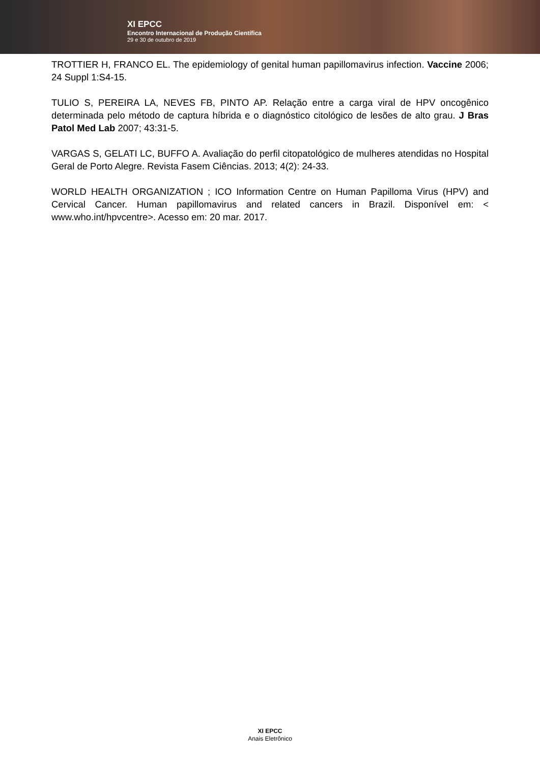XI EPCC
Encontro Internacional de Produção Científica
29 e 30 de outubro de 2019
TROTTIER H, FRANCO EL. The epidemiology of genital human papillomavirus infection. Vaccine 2006; 24 Suppl 1:S4-15.
TULIO S, PEREIRA LA, NEVES FB, PINTO AP. Relação entre a carga viral de HPV oncogênico determinada pelo método de captura híbrida e o diagnóstico citológico de lesões de alto grau. J Bras Patol Med Lab 2007; 43:31-5.
VARGAS S, GELATI LC, BUFFO A. Avaliação do perfil citopatológico de mulheres atendidas no Hospital Geral de Porto Alegre. Revista Fasem Ciências. 2013; 4(2): 24-33.
WORLD HEALTH ORGANIZATION ; ICO Information Centre on Human Papilloma Virus (HPV) and Cervical Cancer. Human papillomavirus and related cancers in Brazil. Disponível em: < www.who.int/hpvcentre>. Acesso em: 20 mar. 2017.
XI EPCC
Anais Eletrônico